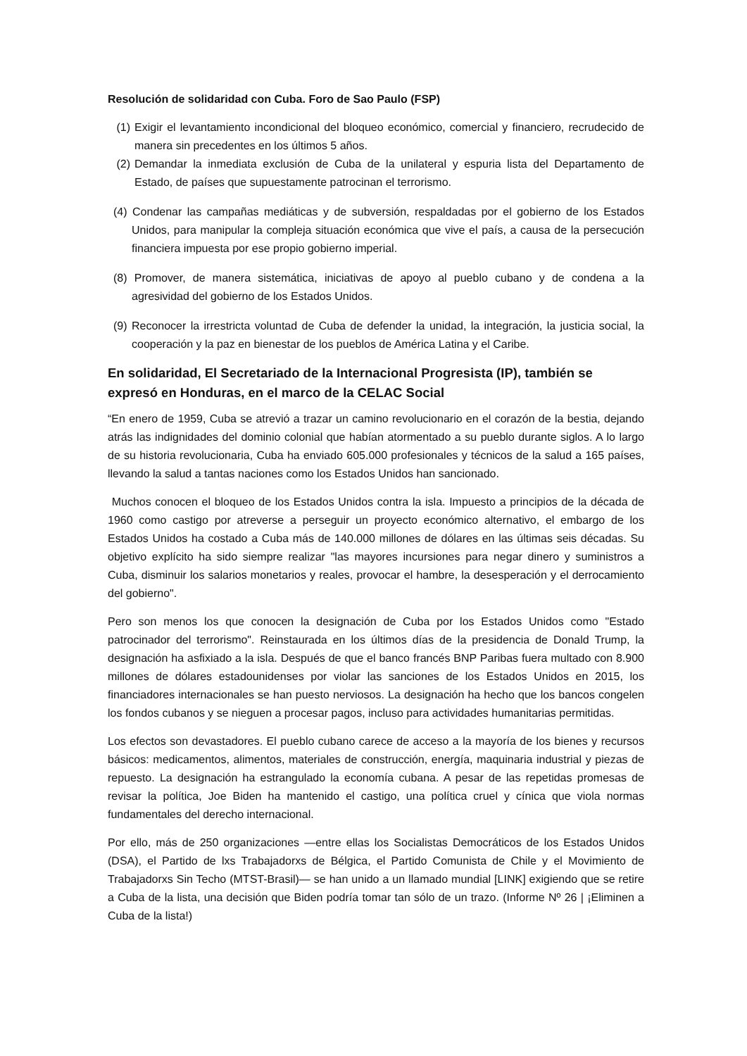Resolución de solidaridad con Cuba. Foro de Sao Paulo (FSP)
(1) Exigir el levantamiento incondicional del bloqueo económico, comercial y financiero, recrudecido de manera sin precedentes en los últimos 5 años.
(2) Demandar la inmediata exclusión de Cuba de la unilateral y espuria lista del Departamento de Estado, de países que supuestamente patrocinan el terrorismo.
(4) Condenar las campañas mediáticas y de subversión, respaldadas por el gobierno de los Estados Unidos, para manipular la compleja situación económica que vive el país, a causa de la persecución financiera impuesta por ese propio gobierno imperial.
(8) Promover, de manera sistemática, iniciativas de apoyo al pueblo cubano y de condena a la agresividad del gobierno de los Estados Unidos.
(9) Reconocer la irrestricta voluntad de Cuba de defender la unidad, la integración, la justicia social, la cooperación y la paz en bienestar de los pueblos de América Latina y el Caribe.
En solidaridad, El Secretariado de la Internacional Progresista (IP), también se expresó en Honduras, en el marco de la CELAC Social
“En enero de 1959, Cuba se atrevió a trazar un camino revolucionario en el corazón de la bestia, dejando atrás las indignidades del dominio colonial que habían atormentado a su pueblo durante siglos. A lo largo de su historia revolucionaria, Cuba ha enviado 605.000 profesionales y técnicos de la salud a 165 países, llevando la salud a tantas naciones como los Estados Unidos han sancionado.
Muchos conocen el bloqueo de los Estados Unidos contra la isla. Impuesto a principios de la década de 1960 como castigo por atreverse a perseguir un proyecto económico alternativo, el embargo de los Estados Unidos ha costado a Cuba más de 140.000 millones de dólares en las últimas seis décadas. Su objetivo explícito ha sido siempre realizar "las mayores incursiones para negar dinero y suministros a Cuba, disminuir los salarios monetarios y reales, provocar el hambre, la desesperación y el derrocamiento del gobierno".
Pero son menos los que conocen la designación de Cuba por los Estados Unidos como "Estado patrocinador del terrorismo". Reinstaurada en los últimos días de la presidencia de Donald Trump, la designación ha asfixiado a la isla. Después de que el banco francés BNP Paribas fuera multado con 8.900 millones de dólares estadounidenses por violar las sanciones de los Estados Unidos en 2015, los financiadores internacionales se han puesto nerviosos. La designación ha hecho que los bancos congelen los fondos cubanos y se nieguen a procesar pagos, incluso para actividades humanitarias permitidas.
Los efectos son devastadores. El pueblo cubano carece de acceso a la mayoría de los bienes y recursos básicos: medicamentos, alimentos, materiales de construcción, energía, maquinaria industrial y piezas de repuesto. La designación ha estrangulado la economía cubana. A pesar de las repetidas promesas de revisar la política, Joe Biden ha mantenido el castigo, una política cruel y cínica que viola normas fundamentales del derecho internacional.
Por ello, más de 250 organizaciones —entre ellas los Socialistas Democráticos de los Estados Unidos (DSA), el Partido de lxs Trabajadorxs de Bélgica, el Partido Comunista de Chile y el Movimiento de Trabajadorxs Sin Techo (MTST-Brasil)— se han unido a un llamado mundial [LINK] exigiendo que se retire a Cuba de la lista, una decisión que Biden podría tomar tan sólo de un trazo. (Informe Nº 26 | ¡Eliminen a Cuba de la lista!)